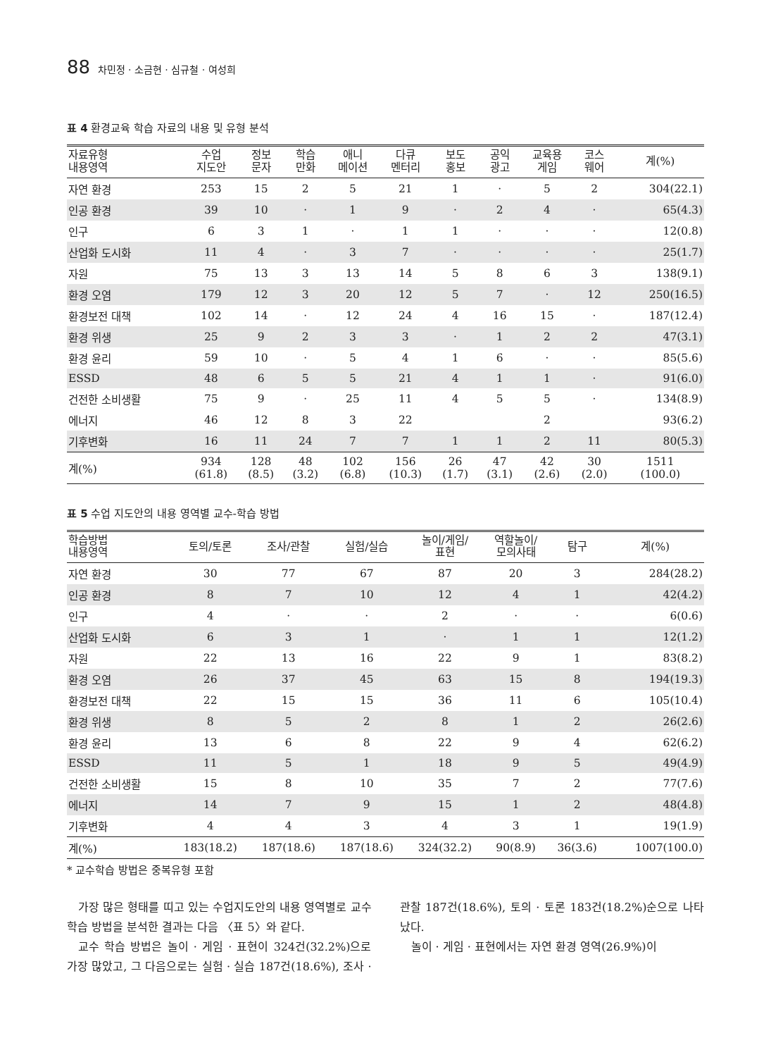88 차민정 · 소금현 · 심규철 · 여성희
표 4 환경교육 학습 자료의 내용 및 유형 분석
| 자료유형 내용영역 | 수업 지도안 | 정보 문자 | 학습 만화 | 애니 메이션 | 다큐 멘터리 | 보도 홍보 | 공익 광고 | 교육용 게임 | 코스 웨어 | 계(%) |
| --- | --- | --- | --- | --- | --- | --- | --- | --- | --- | --- |
| 자연 환경 | 253 | 15 | 2 | 5 | 21 | 1 | · | 5 | 2 | 304(22.1) |
| 인공 환경 | 39 | 10 | · | 1 | 9 | · | 2 | 4 | · | 65(4.3) |
| 인구 | 6 | 3 | 1 | · | 1 | 1 | · | · | · | 12(0.8) |
| 산업화 도시화 | 11 | 4 | · | 3 | 7 | · | · | · | · | 25(1.7) |
| 자원 | 75 | 13 | 3 | 13 | 14 | 5 | 8 | 6 | 3 | 138(9.1) |
| 환경 오염 | 179 | 12 | 3 | 20 | 12 | 5 | 7 | · | 12 | 250(16.5) |
| 환경보전 대책 | 102 | 14 | · | 12 | 24 | 4 | 16 | 15 | · | 187(12.4) |
| 환경 위생 | 25 | 9 | 2 | 3 | 3 | · | 1 | 2 | 2 | 47(3.1) |
| 환경 윤리 | 59 | 10 | · | 5 | 4 | 1 | 6 | · | · | 85(5.6) |
| ESSD | 48 | 6 | 5 | 5 | 21 | 4 | 1 | 1 | · | 91(6.0) |
| 건전한 소비생활 | 75 | 9 | · | 25 | 11 | 4 | 5 | 5 | · | 134(8.9) |
| 에너지 | 46 | 12 | 8 | 3 | 22 | | | 2 | | 93(6.2) |
| 기후변화 | 16 | 11 | 24 | 7 | 7 | 1 | 1 | 2 | 11 | 80(5.3) |
| 계(%) | 934 (61.8) | 128 (8.5) | 48 (3.2) | 102 (6.8) | 156 (10.3) | 26 (1.7) | 47 (3.1) | 42 (2.6) | 30 (2.0) | 1511 (100.0) |
표 5 수업 지도안의 내용 영역별 교수-학습 방법
| 학습방법 내용영역 | 토의/토론 | 조사/관찰 | 실험/실습 | 놀이/게임/ 표현 | 역할놀이/ 모의사태 | 탐구 | 계(%) |
| --- | --- | --- | --- | --- | --- | --- | --- |
| 자연 환경 | 30 | 77 | 67 | 87 | 20 | 3 | 284(28.2) |
| 인공 환경 | 8 | 7 | 10 | 12 | 4 | 1 | 42(4.2) |
| 인구 | 4 | · | · | 2 | · | · | 6(0.6) |
| 산업화 도시화 | 6 | 3 | 1 | · | 1 | 1 | 12(1.2) |
| 자원 | 22 | 13 | 16 | 22 | 9 | 1 | 83(8.2) |
| 환경 오염 | 26 | 37 | 45 | 63 | 15 | 8 | 194(19.3) |
| 환경보전 대책 | 22 | 15 | 15 | 36 | 11 | 6 | 105(10.4) |
| 환경 위생 | 8 | 5 | 2 | 8 | 1 | 2 | 26(2.6) |
| 환경 윤리 | 13 | 6 | 8 | 22 | 9 | 4 | 62(6.2) |
| ESSD | 11 | 5 | 1 | 18 | 9 | 5 | 49(4.9) |
| 건전한 소비생활 | 15 | 8 | 10 | 35 | 7 | 2 | 77(7.6) |
| 에너지 | 14 | 7 | 9 | 15 | 1 | 2 | 48(4.8) |
| 기후변화 | 4 | 4 | 3 | 4 | 3 | 1 | 19(1.9) |
| 계(%) | 183(18.2) | 187(18.6) | 187(18.6) | 324(32.2) | 90(8.9) | 36(3.6) | 1007(100.0) |
* 교수학습 방법은 중복유형 포함
가장 많은 형태를 띠고 있는 수업지도안의 내용 영역별로 교수 학습 방법을 분석한 결과는 다음 〈표 5〉와 같다.
교수 학습 방법은 놀이 · 게임 · 표현이 324건(32.2%)으로 가장 많았고, 그 다음으로는 실험 · 실습 187건(18.6%), 조사 · 관찰 187건(18.6%), 토의 · 토론 183건(18.2%)순으로 나타났다.
놀이 · 게임 · 표현에서는 자연 환경 영역(26.9%)이